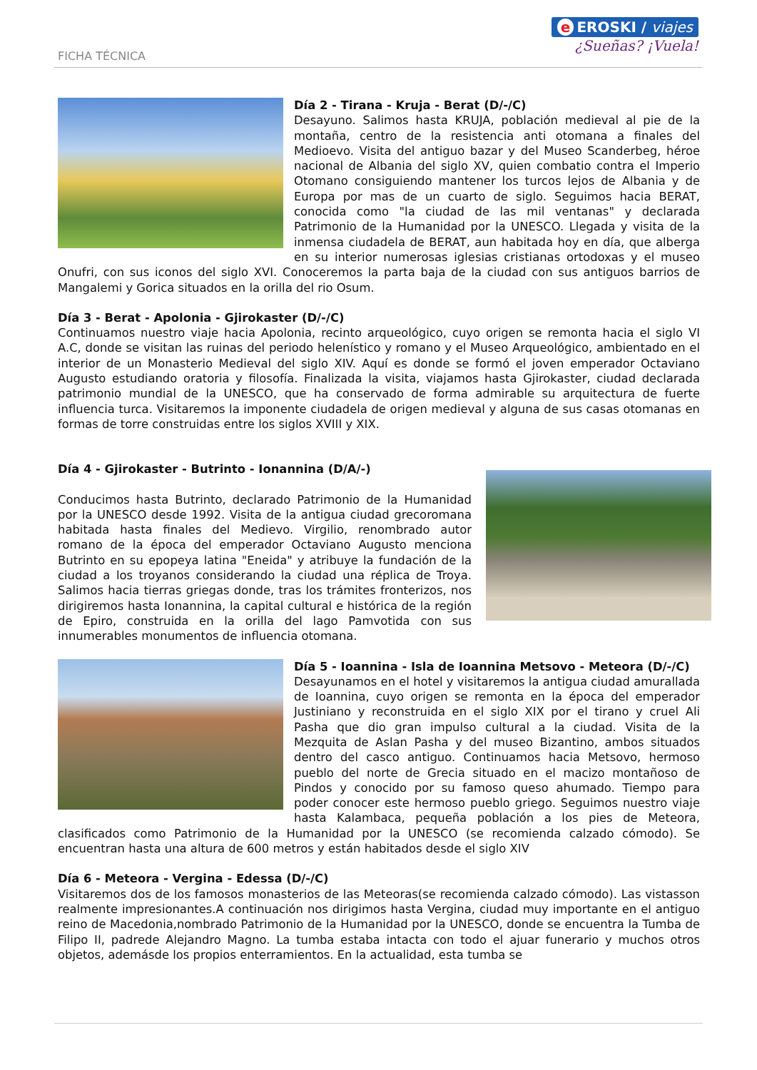FICHA TÉCNICA
e EROSKI / viajes
¿Sueñas? ¡Vuela!
Día 2 - Tirana - Kruja - Berat (D/-/C)
Desayuno. Salimos hasta KRUJA, población medieval al pie de la montaña, centro de la resistencia anti otomana a finales del Medioevo. Visita del antiguo bazar y del Museo Scanderbeg, héroe nacional de Albania del siglo XV, quien combatio contra el Imperio Otomano consiguiendo mantener los turcos lejos de Albania y de Europa por mas de un cuarto de siglo. Seguimos hacia BERAT, conocida como "la ciudad de las mil ventanas" y declarada Patrimonio de la Humanidad por la UNESCO. Llegada y visita de la inmensa ciudadela de BERAT, aun habitada hoy en día, que alberga en su interior numerosas iglesias cristianas ortodoxas y el museo Onufri, con sus iconos del siglo XVI. Conoceremos la parta baja de la ciudad con sus antiguos barrios de Mangalemi y Gorica situados en la orilla del rio Osum.
Día 3 - Berat - Apolonia - Gjirokaster (D/-/C)
Continuamos nuestro viaje hacia Apolonia, recinto arqueológico, cuyo origen se remonta hacia el siglo VI A.C, donde se visitan las ruinas del periodo helenístico y romano y el Museo Arqueológico, ambientado en el interior de un Monasterio Medieval del siglo XIV. Aquí es donde se formó el joven emperador Octaviano Augusto estudiando oratoria y filosofía. Finalizada la visita, viajamos hasta Gjirokaster, ciudad declarada patrimonio mundial de la UNESCO, que ha conservado de forma admirable su arquitectura de fuerte influencia turca. Visitaremos la imponente ciudadela de origen medieval y alguna de sus casas otomanas en formas de torre construidas entre los siglos XVIII y XIX.
Día 4 - Gjirokaster - Butrinto - Ionannina (D/A/-)
Conducimos hasta Butrinto, declarado Patrimonio de la Humanidad por la UNESCO desde 1992. Visita de la antigua ciudad grecoromana habitada hasta finales del Medievo. Virgilio, renombrado autor romano de la época del emperador Octaviano Augusto menciona Butrinto en su epopeya latina "Eneida" y atribuye la fundación de la ciudad a los troyanos considerando la ciudad una réplica de Troya. Salimos hacia tierras griegas donde, tras los trámites fronterizos, nos dirigiremos hasta Ionannina, la capital cultural e histórica de la región de Epiro, construida en la orilla del lago Pamvotida con sus innumerables monumentos de influencia otomana.
Día 5 - Ioannina - Isla de Ioannina Metsovo - Meteora (D/-/C)
Desayunamos en el hotel y visitaremos la antigua ciudad amurallada de Ioannina, cuyo origen se remonta en la época del emperador Justiniano y reconstruida en el siglo XIX por el tirano y cruel Ali Pasha que dio gran impulso cultural a la ciudad. Visita de la Mezquita de Aslan Pasha y del museo Bizantino, ambos situados dentro del casco antiguo. Continuamos hacia Metsovo, hermoso pueblo del norte de Grecia situado en el macizo montañoso de Pindos y conocido por su famoso queso ahumado. Tiempo para poder conocer este hermoso pueblo griego. Seguimos nuestro viaje hasta Kalambaca, pequeña población a los pies de Meteora, clasificados como Patrimonio de la Humanidad por la UNESCO (se recomienda calzado cómodo). Se encuentran hasta una altura de 600 metros y están habitados desde el siglo XIV
Día 6 - Meteora - Vergina - Edessa (D/-/C)
Visitaremos dos de los famosos monasterios de las Meteoras(se recomienda calzado cómodo). Las vistasson realmente impresionantes.A continuación nos dirigimos hasta Vergina, ciudad muy importante en el antiguo reino de Macedonia,nombrado Patrimonio de la Humanidad por la UNESCO, donde se encuentra la Tumba de Filipo II, padrede Alejandro Magno. La tumba estaba intacta con todo el ajuar funerario y muchos otros objetos, ademásde los propios enterramientos. En la actualidad, esta tumba se